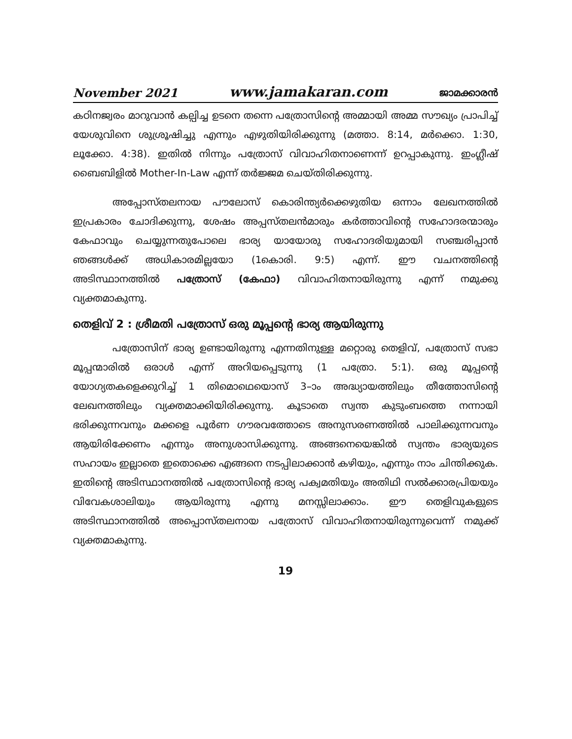November 2021 www.jamakaran.com ജാമക്കാരൻ
കഠിനജ്വരം മാറുവാൻ കല്പിച്ച ഉടനെ തന്നെ പത്രോസിന്റെ അമ്മായി അമ്മ സൗഖ്യം പ്രാപിച്ച് യേശുവിനെ ശുശ്രൂഷിച്ചു എന്നും എഴുതിയിരിക്കുന്നു (മത്താ. 8:14, മർക്കൊ. 1:30, ലൂക്കോ. 4:38). ഇതിൽ നിന്നും പത്രോസ് വിവാഹിതനാണെന്ന് ഉറപ്പാകുന്നു. ഇംഗ്ലീഷ് ബൈബിളിൽ Mother-In-Law എന്ന് തർജ്ജമ ചെയ്തിരിക്കുന്നു.
അപ്പോസ്തലനായ പൗലോസ് കൊരിന്ത്യർക്കെഴുതിയ ഒന്നാം ലേഖനത്തിൽ ഇപ്രകാരം ചോദിക്കുന്നു, ശേഷം അപ്പസ്തലൻമാരും കർത്താവിന്റെ സഹോദരന്മാരും കേഫാവും ചെയ്യുന്നതുപോലെ ഭാര്യ യായോരു സഹോദരിയുമായി സഞ്ചരിപ്പാൻ ഞങ്ങൾക്ക് അധികാരമില്ലയോ (1കൊരി. 9:5) എന്ന്. ഈ വചനത്തിന്റെ അടിസ്ഥാനത്തിൽ പത്രോസ് (കേഫാ) വിവാഹിതനായിരുന്നു എന്ന് നമുക്കു വ്യക്തമാകുന്നു.
തെളിവ് 2 : ശ്രീമതി പത്രോസ് ഒരു മൂപ്പന്റെ ഭാര്യ ആയിരുന്നു
പത്രോസിന് ഭാര്യ ഉണ്ടായിരുന്നു എന്നതിനുള്ള മറ്റൊരു തെളിവ്, പത്രോസ് സഭാ മൂപ്പന്മാരിൽ ഒരാൾ എന്ന് അറിയപ്പെടുന്നു (1 പത്രോ. 5:1). ഒരു മൂപ്പന്റെ യോഗ്യതകളെക്കുറിച്ച് 1 തിമൊഥെയൊസ് 3–ാം അദ്ധ്യായത്തിലും തീത്തോസിന്റെ ലേഖനത്തിലും വ്യക്തമാക്കിയിരിക്കുന്നു. കൂടാതെ സ്വന്ത കുടുംബത്തെ നന്നായി ഭരിക്കുന്നവനും മക്കളെ പൂർണ ഗൗരവത്തോടെ അനുസരണത്തിൽ പാലിക്കുന്നവനും ആയിരിക്കേണം എന്നും അനുശാസിക്കുന്നു. അങ്ങനെയെങ്കിൽ സ്വന്തം ഭാര്യയുടെ സഹായം ഇല്ലാതെ ഇതൊക്കെ എങ്ങനെ നടപ്പിലാക്കാൻ കഴിയും, എന്നും നാം ചിന്തിക്കുക. ഇതിന്റെ അടിസ്ഥാനത്തിൽ പത്രോസിന്റെ ഭാര്യ പക്വമതിയും അതിഥി സൽക്കാരപ്രിയയും വിവേകശാലിയും ആയിരുന്നു എന്നു മനസ്സിലാക്കാം. ഈ തെളിവുകളുടെ അടിസ്ഥാനത്തിൽ അപ്പൊസ്തലനായ പത്രോസ് വിവാഹിതനായിരുന്നുവെന്ന് നമുക്ക് വ്യക്തമാകുന്നു.
19